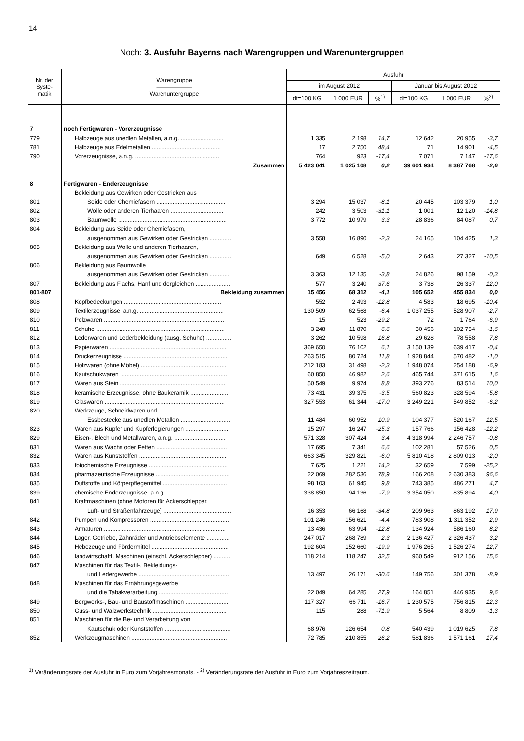14
Noch: 3. Ausfuhr Bayerns nach Warengruppen und Warenuntergruppen
| Nr. der Syste- matik | Warengruppe —————— Warenuntergruppe | Ausfuhr | | | | | |
| --- | --- | --- | --- | --- | --- | --- | --- |
| | | im August 2012 | | | Januar bis August 2012 | | |
| | | dt=100 KG | 1 000 EUR | %<sup>1)</sup> | dt=100 KG | 1 000 EUR | %<sup>2)</sup> |
| 7 | noch Fertigwaren - Vorerzeugnisse | | | | | | |
| 779 | Halbzeuge aus unedlen Metallen, a.n.g. .......................... | 1 335 | 2 198 | 14,7 | 12 642 | 20 955 | -3,7 |
| 781 | Halbzeuge aus Edelmetallen .......................................... | 17 | 2 750 | 48,4 | 71 | 14 901 | -4,5 |
| 790 | Vorerzeugnisse, a.n.g. ................................................... | 764 | 923 | -17,4 | 7 071 | 7 147 | -17,6 |
| | Zusammen | 5 423 041 | 1 025 108 | 0,2 | 39 601 934 | 8 387 768 | -2,6 |
| 8 | Fertigwaren - Enderzeugnisse | | | | | | |
| | Bekleidung aus Gewirken oder Gestricken aus | | | | | | |
| 801 | Seide oder Chemiefasern .......................................... | 3 294 | 15 037 | -8,1 | 20 445 | 103 379 | 1,0 |
| 802 | Wolle oder anderen Tierhaaren ................................ | 242 | 3 503 | -31,1 | 1 001 | 12 120 | -14,8 |
| 803 | Baumwolle .................................................................. | 3 772 | 10 979 | 3,3 | 28 836 | 84 087 | 0,7 |
| 804 | Bekleidung aus Seide oder Chemiefasern, | | | | | | |
| | ausgenommen aus Gewirken oder Gestricken ............. | 3 558 | 16 890 | -2,3 | 24 165 | 104 425 | 1,3 |
| 805 | Bekleidung aus Wolle und anderen Tierhaaren, | | | | | | |
| | ausgenommen aus Gewirken oder Gestricken ............. | 649 | 6 528 | -5,0 | 2 643 | 27 327 | -10,5 |
| 806 | Bekleidung aus Baumwolle | | | | | | |
| | ausgenommen aus Gewirken oder Gestricken ............ | 3 363 | 12 135 | -3,8 | 24 826 | 98 159 | -0,3 |
| 807 | Bekleidung aus Flachs, Hanf und dergleichen ..................... | 577 | 3 240 | 37,6 | 3 738 | 26 337 | 12,0 |
| 801-807 | Bekleidung zusammen | 15 456 | 68 312 | -4,1 | 105 652 | 455 834 | 0,0 |
| 808 | Kopfbedeckungen ........................................................... | 552 | 2 493 | -12,8 | 4 583 | 18 695 | -10,4 |
| 809 | Textilerzeugnisse, a.n.g. ................................................... | 130 509 | 62 568 | -6,4 | 1 037 255 | 528 907 | -2,7 |
| 810 | Pelzwaren ......................................................................... | 15 | 523 | -29,2 | 72 | 1 764 | -6,9 |
| 811 | Schuhe .............................................................................. | 3 248 | 11 870 | 6,6 | 30 456 | 102 754 | -1,6 |
| 812 | Lederwaren und Lederbekleidung (ausg. Schuhe) ............... | 3 262 | 10 598 | 16,8 | 29 628 | 78 558 | 7,8 |
| 813 | Papierwaren ....................................................................... | 369 650 | 76 102 | 6,1 | 3 150 139 | 639 417 | -0,4 |
| 814 | Druckerzeugnisse ............................................................... | 263 515 | 80 724 | 11,8 | 1 928 844 | 570 482 | -1,0 |
| 815 | Holzwaren (ohne Möbel) .................................................... | 212 183 | 31 498 | -2,3 | 1 948 074 | 254 188 | -6,9 |
| 816 | Kautschukwaren ................................................................. | 60 850 | 46 982 | 2,6 | 465 744 | 371 615 | 1,6 |
| 817 | Waren aus Stein ................................................................ | 50 549 | 9 974 | 8,8 | 393 276 | 83 514 | 10,0 |
| 818 | keramische Erzeugnisse, ohne Baukeramik ....................... | 73 431 | 39 375 | -3,5 | 560 823 | 328 594 | -5,8 |
| 819 | Glaswaren ......................................................................... | 327 553 | 61 344 | -17,0 | 3 249 221 | 549 852 | -6,2 |
| 820 | Werkzeuge, Schneidwaren und | | | | | | |
| | Essbestecke aus unedlen Metallen .............................. | 11 484 | 60 952 | 10,9 | 104 377 | 520 167 | 12,5 |
| 823 | Waren aus Kupfer und Kupferlegierungen .......................... | 15 297 | 16 247 | -25,3 | 157 766 | 156 428 | -12,2 |
| 829 | Eisen-, Blech und Metallwaren, a.n.g. ............................... | 571 328 | 307 424 | 3,4 | 4 318 994 | 2 246 757 | -0,8 |
| 831 | Waren aus Wachs oder Fetten ........................................... | 17 695 | 7 341 | 6,6 | 102 281 | 57 526 | 0,5 |
| 832 | Waren aus Kunststoffen ..................................................... | 663 345 | 329 821 | -6,0 | 5 810 418 | 2 809 013 | -2,0 |
| 833 | fotochemische Erzeugnisse ................................................ | 7 625 | 1 221 | 14,2 | 32 659 | 7 599 | -25,2 |
| 834 | pharmazeutische Erzeugnisse ............................................. | 22 069 | 282 536 | 78,9 | 166 208 | 2 630 383 | 96,6 |
| 835 | Duftstoffe und Körperpflegemittel ....................................... | 98 103 | 61 945 | 9,8 | 743 385 | 486 271 | 4,7 |
| 839 | chemische Enderzeugnisse, a.n.g. ...................................... | 338 850 | 94 136 | -7,9 | 3 354 050 | 835 894 | 4,0 |
| 841 | Kraftmaschinen (ohne Motoren für Ackerschlepper, | | | | | | |
| | Luft- und Straßenfahrzeuge) ......................................... | 16 353 | 66 168 | -34,8 | 209 963 | 863 192 | 17,9 |
| 842 | Pumpen und Kompressoren ................................................ | 101 246 | 156 621 | -4,4 | 783 908 | 1 311 352 | 2,9 |
| 843 | Armaturen .......................................................................... | 13 436 | 63 994 | -12,8 | 134 924 | 586 160 | 8,2 |
| 844 | Lager, Getriebe, Zahnräder und Antriebselemente .............. | 247 017 | 268 789 | 2,3 | 2 136 427 | 2 326 437 | 3,2 |
| 845 | Hebezeuge und Fördermittel ............................................... | 192 604 | 152 660 | -19,9 | 1 976 265 | 1 526 274 | 12,7 |
| 846 | landwirtschaftl. Maschinen (einschl. Ackerschlepper) .......... | 118 214 | 118 247 | 32,5 | 960 549 | 912 156 | 15,6 |
| 847 | Maschinen für das Textil-, Bekleidungs- | | | | | | |
| | und Ledergewerbe ....................................................... | 13 497 | 26 171 | -30,6 | 149 756 | 301 378 | -8,9 |
| 848 | Maschinen für das Ernährungsgewerbe | | | | | | |
| | und die Tabakverarbeitung .......................................... | 22 049 | 64 285 | 27,9 | 164 851 | 446 935 | 9,6 |
| 849 | Bergwerks-, Bau- und Baustoffmaschinen .......................... | 117 327 | 66 711 | -16,7 | 1 230 575 | 756 815 | 12,3 |
| 850 | Guss- und Walzwerkstechnik ............................................. | 115 | 288 | -71,9 | 5 564 | 8 809 | -1,3 |
| 851 | Maschinen für die Be- und Verarbeitung von | | | | | | |
| | Kautschuk oder Kunststoffen ........................................ | 68 976 | 126 654 | 0,8 | 540 439 | 1 019 625 | 7,8 |
| 852 | Werkzeugmaschinen .......................................................... | 72 785 | 210 855 | 26,2 | 581 836 | 1 571 161 | 17,4 |
<sup>1)</sup> Veränderungsrate der Ausfuhr in Euro zum Vorjahresmonats. - <sup>2)</sup> Veränderungsrate der Ausfuhr in Euro zum Vorjahreszeitraum.